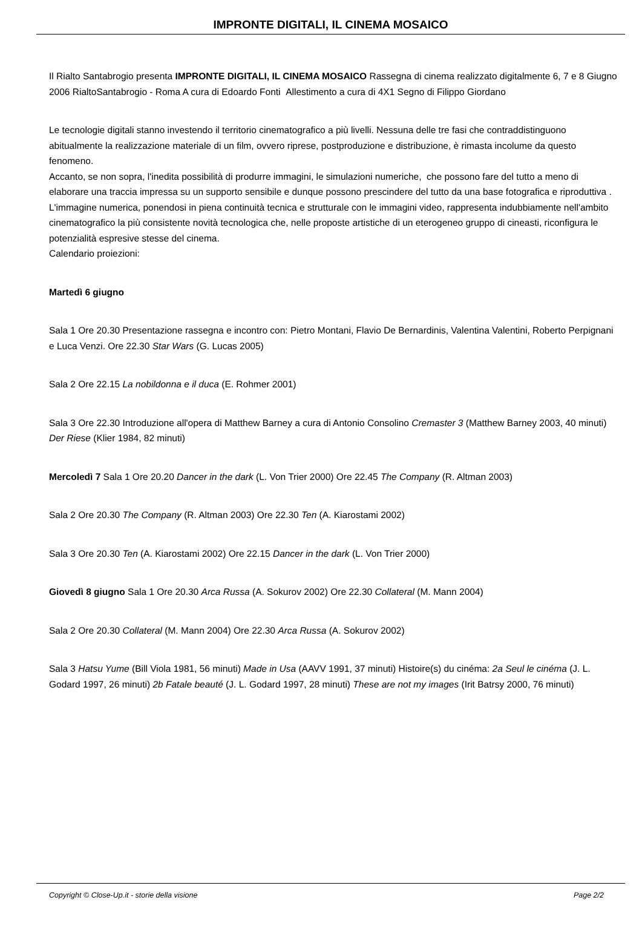IMPRONTE DIGITALI, IL CINEMA MOSAICO
Il Rialto Santabrogio presenta IMPRONTE DIGITALI, IL CINEMA MOSAICO Rassegna di cinema realizzato digitalmente 6, 7 e 8 Giugno 2006 RialtoSantabrogio - Roma A cura di Edoardo Fonti Allestimento a cura di 4X1 Segno di Filippo Giordano
Le tecnologie digitali stanno investendo il territorio cinematografico a più livelli. Nessuna delle tre fasi che contraddistinguono abitualmente la realizzazione materiale di un film, ovvero riprese, postproduzione e distribuzione, è rimasta incolume da questo fenomeno.
Accanto, se non sopra, l'inedita possibilità di produrre immagini, le simulazioni numeriche, che possono fare del tutto a meno di elaborare una traccia impressa su un supporto sensibile e dunque possono prescindere del tutto da una base fotografica e riproduttiva .
L'immagine numerica, ponendosi in piena continuità tecnica e strutturale con le immagini video, rappresenta indubbiamente nell'ambito cinematografico la più consistente novità tecnologica che, nelle proposte artistiche di un eterogeneo gruppo di cineasti, riconfigura le potenzialità espresive stesse del cinema.
Calendario proiezioni:
Martedì 6 giugno
Sala 1 Ore 20.30 Presentazione rassegna e incontro con: Pietro Montani, Flavio De Bernardinis, Valentina Valentini, Roberto Perpignani e Luca Venzi. Ore 22.30 Star Wars (G. Lucas 2005)
Sala 2 Ore 22.15 La nobildonna e il duca (E. Rohmer 2001)
Sala 3 Ore 22.30 Introduzione all'opera di Matthew Barney a cura di Antonio Consolino Cremaster 3 (Matthew Barney 2003, 40 minuti) Der Riese (Klier 1984, 82 minuti)
Mercoledì 7 Sala 1 Ore 20.20 Dancer in the dark (L. Von Trier 2000) Ore 22.45 The Company (R. Altman 2003)
Sala 2 Ore 20.30 The Company (R. Altman 2003) Ore 22.30 Ten (A. Kiarostami 2002)
Sala 3 Ore 20.30 Ten (A. Kiarostami 2002) Ore 22.15 Dancer in the dark (L. Von Trier 2000)
Giovedì 8 giugno Sala 1 Ore 20.30 Arca Russa (A. Sokurov 2002) Ore 22.30 Collateral (M. Mann 2004)
Sala 2 Ore 20.30 Collateral (M. Mann 2004) Ore 22.30 Arca Russa (A. Sokurov 2002)
Sala 3 Hatsu Yume (Bill Viola 1981, 56 minuti) Made in Usa (AAVV 1991, 37 minuti) Histoire(s) du cinéma: 2a Seul le cinéma (J. L. Godard 1997, 26 minuti) 2b Fatale beauté (J. L. Godard 1997, 28 minuti) These are not my images (Irit Batrsy 2000, 76 minuti)
Copyright © Close-Up.it - storie della visione Page 2/2